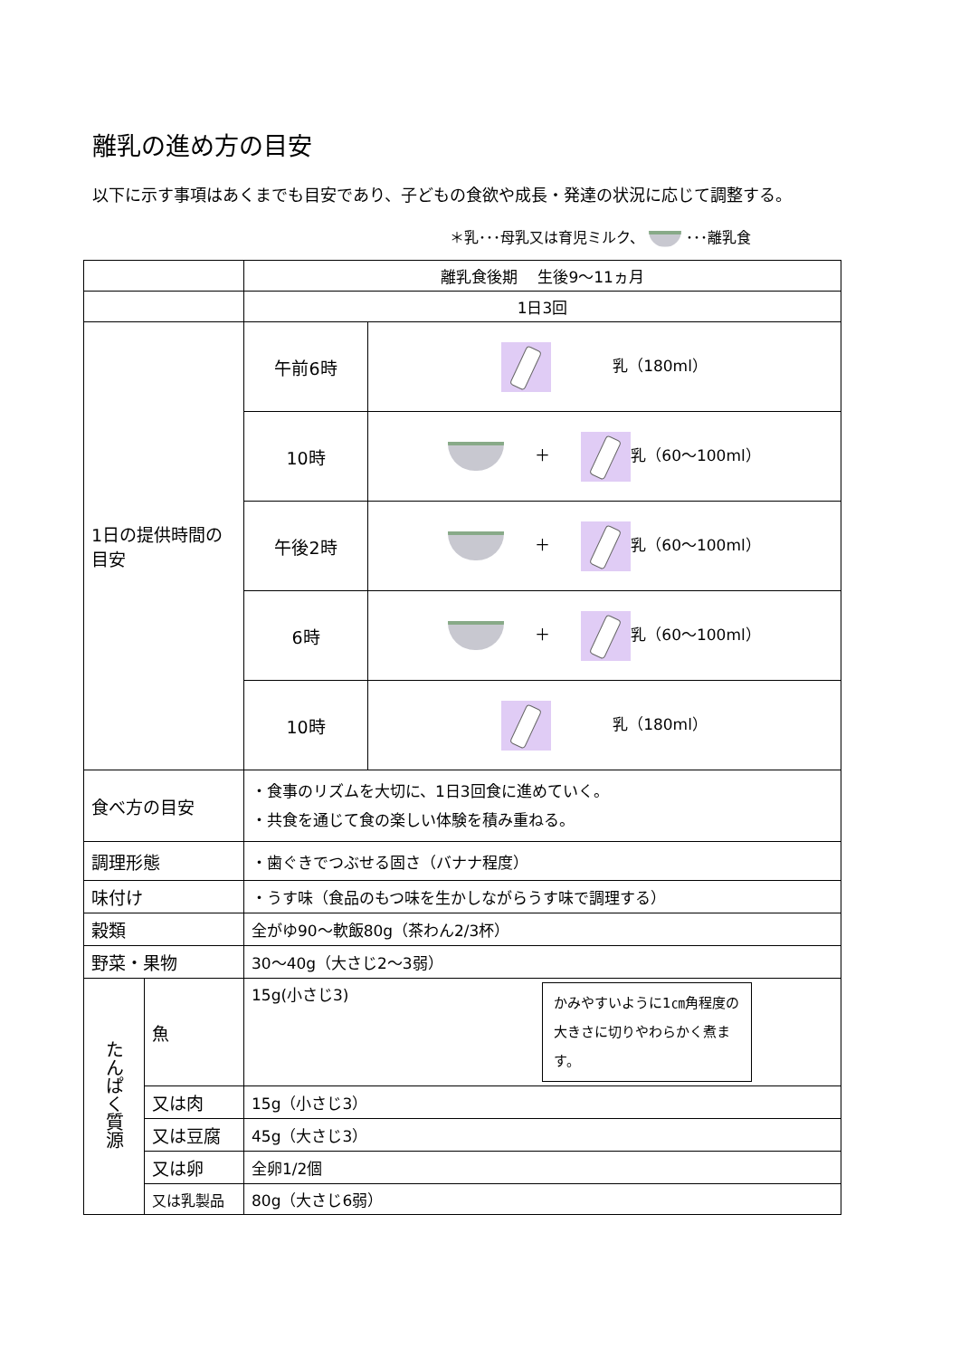離乳の進め方の目安
以下に示す事項はあくまでも目安であり、子どもの食欲や成長・発達の状況に応じて調整する。
＊乳･･･母乳又は育児ミルク、 ･･･離乳食
| | | 離乳食後期 生後9～11ヵ月 | |
| | | 1日3回 | |
| 1日の提供時間の目安 | | 午前6時 | 乳（180ml） |
| | | 10時 | ＋ 乳（60～100ml） |
| | | 午後2時 | ＋ 乳（60～100ml） |
| | | 6時 | ＋ 乳（60～100ml） |
| | | 10時 | 乳（180ml） |
| 食べ方の目安 | | ・食事のリズムを大切に、1日3回食に進めていく。 ・共食を通じて食の楽しい体験を積み重ねる。 | |
| 調理形態 | | ・歯ぐきでつぶせる固さ（バナナ程度） | |
| 味付け | | ・うす味（食品のもつ味を生かしながらうす味で調理する） | |
| 穀類 | | 全がゆ90～軟飯80g（茶わん2/3杯） | |
| 野菜・果物 | | 30～40g（大さじ2～3弱） | |
| たんぱく質源 | 魚 | 15g(小さじ3) かみやすいように1㎝角程度の大きさに切りやわらかく煮ます。 | |
| | 又は肉 | 15g（小さじ3） | |
| | 又は豆腐 | 45g（大さじ3） | |
| | 又は卵 | 全卵1/2個 | |
| | 又は乳製品 | 80g（大さじ6弱） | |